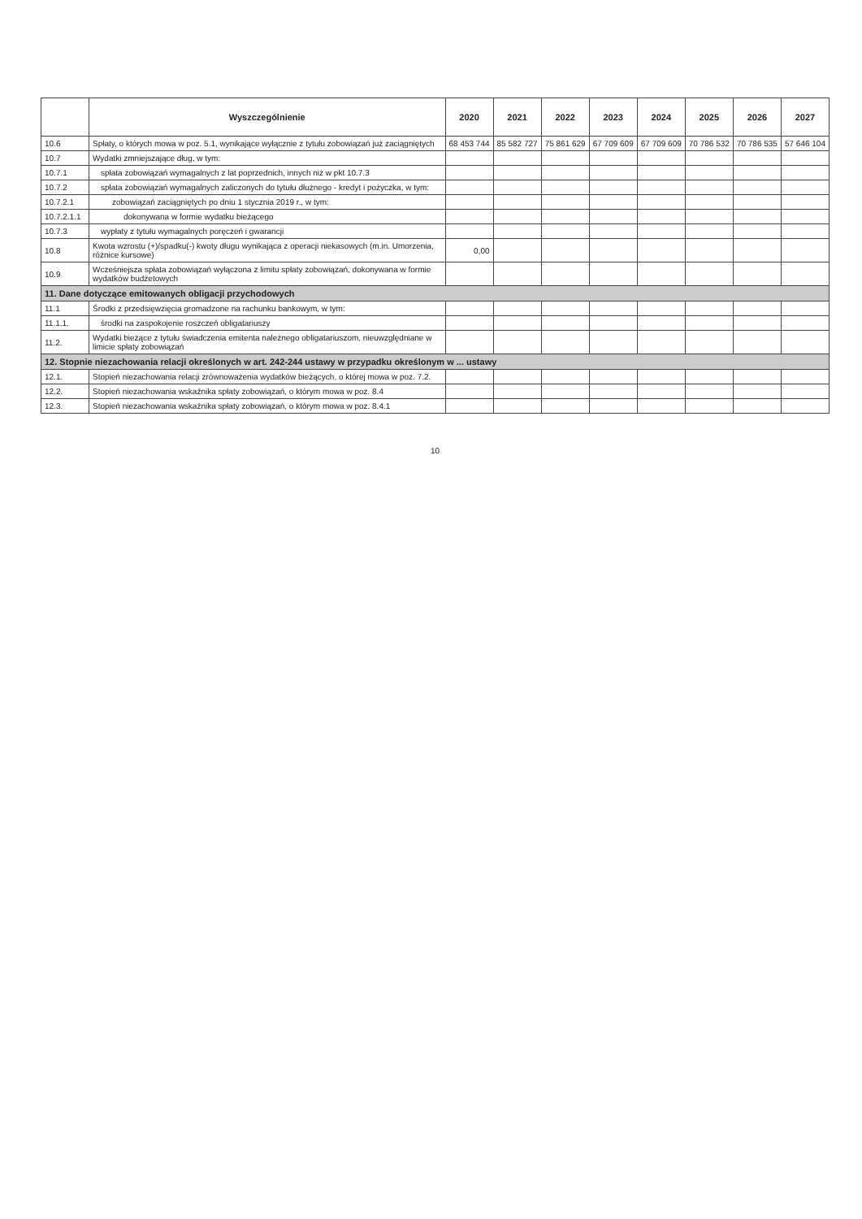| | Wyszczególnienie | 2020 | 2021 | 2022 | 2023 | 2024 | 2025 | 2026 | 2027 |
| --- | --- | --- | --- | --- | --- | --- | --- | --- | --- |
| 10.6 | Spłaty, o których mowa w poz. 5.1, wynikające wyłącznie z tytułu zobowiązań już zaciągniętych | 68 453 744 | 85 582 727 | 75 861 629 | 67 709 609 | 67 709 609 | 70 786 532 | 70 786 535 | 57 646 104 |
| 10.7 | Wydatki zmniejszające dług, w tym: | | | | | | | | |
| 10.7.1 | spłata zobowiązań wymagalnych z lat poprzednich, innych niż w pkt 10.7.3 | | | | | | | | |
| 10.7.2 | spłata zobowiązań wymagalnych zaliczonych do tytułu dłużnego - kredyt i pożyczka, w tym: | | | | | | | | |
| 10.7.2.1 | zobowiązań zaciągniętych po dniu 1 stycznia 2019 r., w tym: | | | | | | | | |
| 10.7.2.1.1 | dokonywana w formie wydatku bieżącego | | | | | | | | |
| 10.7.3 | wypłaty z tytułu wymagalnych poręczeń i gwarancji | | | | | | | | |
| 10.8 | Kwota wzrostu (+)/spadku(-) kwoty długu wynikająca z operacji niekasowych (m.in. Umorzenia, różnice kursowe) | 0,00 | | | | | | | |
| 10.9 | Wcześniejsza spłata zobowiązań wyłączona z limitu spłaty zobowiązań, dokonywana w formie wydatków budżetowych | | | | | | | | |
| 11. Dane dotyczące emitowanych obligacji przychodowych | | | | | | | | | |
| 11.1 | Środki z przedsięwzięcia gromadzone na rachunku bankowym, w tym: | | | | | | | | |
| 11.1.1. | środki na zaspokojenie roszczeń obligatariuszy | | | | | | | | |
| 11.2. | Wydatki bieżące z tytułu świadczenia emitenta należnego obligatariuszom, nieuwzględniane w limicie spłaty zobowiązań | | | | | | | | |
| 12. Stopnie niezachowania relacji określonych w art. 242-244 ustawy w przypadku określonym w ... ustawy | | | | | | | | | |
| 12.1. | Stopień niezachowania relacji zrównoważenia wydatków bieżących, o której mowa w poz. 7.2. | | | | | | | | |
| 12.2. | Stopień niezachowania wskaźnika spłaty zobowiązań, o którym mowa w poz. 8.4 | | | | | | | | |
| 12.3. | Stopień niezachowania wskaźnika spłaty zobowiązań, o którym mowa w poz. 8.4.1 | | | | | | | | |
10